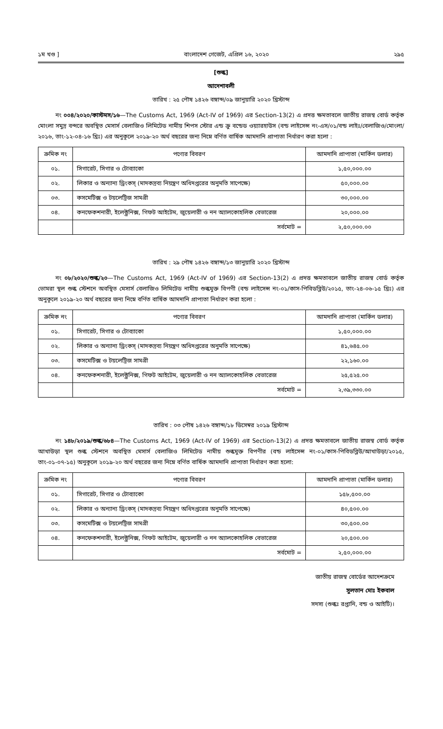১ম খণ্ড ] বাংলাদেশ গেজেট, এপ্রিল ১৬, ২০২০ ২৯৫
[শুল্ক]
আদেশাবলী
তারিখ : ২৫ পৌষ ১৪২৬ বঙ্গাব্দ/০৯ জানুয়ারি ২০২০ খ্রিস্টাব্দ
নং ০০৪/২০২০/কাস্টমস/১৬—The Customs Act, 1969 (Act-IV of 1969) এর Section-13(2) এ প্রদত্ত ক্ষমতাবলে জাতীয় রাজস্ব বোর্ড কর্তৃক মোংলা সমুদ্র বন্দরে অবস্থিত মেসার্স বেলাজিও লিমিটেড নামীয় শিপস স্টোর এন্ড ক্রু বন্ডেড ওয়্যারহাউস (বন্ড লাইসেন্স নং-এস/০১/বন্ড লাইঃ/বেলাজিও/মোংলা/২০১৬, তাং-১২-০৪-১৬ খ্রিঃ) এর অনুকূলে ২০১৯-২০ অর্থ বছরের জন্য নিম্নে বর্ণিত বার্ষিক আমদানি প্রাপ্যতা নির্ধারণ করা হলো :
| ক্রমিক নং | পণ্যের বিবরণ | আমদানি প্রাপ্যতা (মার্কিন ডলার) |
| --- | --- | --- |
| ০১. | সিগারেট, সিগার ও টোব্যাকো | ১,৫০,০০০.০০ |
| ০২. | লিকার ও অন্যান্য ড্রিংকস্ (মাদকদ্রব্য নিয়ন্ত্রণ অধিদপ্তরের অনুমতি সাপেক্ষে) | ৫০,০০০.০০ |
| ০৩. | কসমেটিক্স ও টয়লেট্রিজ সামগ্রী | ৩০,০০০.০০ |
| ০৪. | কনফেকশনারী, ইলেক্ট্রনিক্স, গিফট আইটেম, জুয়েলারী ও নন অ্যালকোহলিক বেভারেজ | ২০,০০০.০০ |
| | সর্বমোট = | ২,৫০,০০০.০০ |
তারিখ : ২৯ পৌষ ১৪২৬ বঙ্গাব্দ/১৩ জানুয়ারি ২০২০ খ্রিস্টাব্দ
নং ০৮/২০২০/শুল্ক/২০—The Customs Act, 1969 (Act-IV of 1969) এর Section-13(2) এ প্রদত্ত ক্ষমতাবলে জাতীয় রাজস্ব বোর্ড কর্তৃক ভোমরা স্থল শুল্ক স্টেশনে অবস্থিত মেসার্স বেলাজিও লিমিটেড নামীয় শুল্কমুক্ত বিপণী (বন্ড লাইসেন্স নং-০১/কাস-পিবিডব্লিউ/২০১৫, তাং-২৪-০৬-১৫ খ্রিঃ) এর অনুকূলে ২০১৯-২০ অর্থ বছরের জন্য নিম্নে বর্ণিত বার্ষিক আমদানি প্রাপ্যতা নির্ধারণ করা হলো :
| ক্রমিক নং | পণ্যের বিবরণ | আমদানি প্রাপ্যতা (মার্কিন ডলার) |
| --- | --- | --- |
| ০১. | সিগারেট, সিগার ও টোব্যাকো | ১,৫০,০০০.০০ |
| ০২. | লিকার ও অন্যান্য ড্রিংকস্ (মাদকদ্রব্য নিয়ন্ত্রণ অধিদপ্তরের অনুমতি সাপেক্ষে) | ৪১,৬৪৫.০০ |
| ০৩. | কসমেটিক্স ও টয়লেট্রিজ সামগ্রী | ২২,১৬০.০০ |
| ০৪. | কনফেকশনারী, ইলেক্ট্রনিক্স, গিফট আইটেম, জুয়েলারী ও নন অ্যালকোহলিক বেভারেজ | ২৫,৫২৫.০০ |
| | সর্বমোট = | ২,৩৯,৩৩০.০০ |
তারিখ : ০৩ পৌষ ১৪২৬ বঙ্গাব্দ/১৮ ডিসেম্বর ২০১৯ খ্রিস্টাব্দ
নং ১৪৮/২০১৯/শুল্ক/৬৮৪—The Customs Act, 1969 (Act-IV of 1969) এর Section-13(2) এ প্রদত্ত ক্ষমতাবলে জাতীয় রাজস্ব বোর্ড কর্তৃক আখাউড়া স্থল শুল্ক স্টেশনে অবস্থিত মেসার্স বেলাজিও লিমিটেড নামীয় শুল্কমুক্ত বিপণীর (বন্ড লাইসেন্স নং-০১/কাস-পিবিডব্লিউ/আখাউড়া/২০১৫, তাং-০১-০৭-১৫) অনুকূলে ২০১৯-২০ অর্থ বছরের জন্য নিম্নে বর্ণিত বার্ষিক আমদানি প্রাপ্যতা নির্ধারণ করা হলো:
| ক্রমিক নং | পণ্যের বিবরণ | আমদানি প্রাপ্যতা (মার্কিন ডলার) |
| --- | --- | --- |
| ০১. | সিগারেট, সিগার ও টোব্যাকো | ১৫৮,৫০০.০০ |
| ০২. | লিকার ও অন্যান্য ড্রিংকস্ (মাদকদ্রব্য নিয়ন্ত্রণ অধিদপ্তরের অনুমতি সাপেক্ষে) | ৪০,৫০০.০০ |
| ০৩. | কসমেটিক্স ও টয়লেট্রিজ সামগ্রী | ৩০,৫০০.০০ |
| ০৪. | কনফেকশনারী, ইলেক্ট্রনিক্স, গিফট আইটেম, জুয়েলারী ও নন অ্যালকোহলিক বেভারেজ | ২০,৫০০.০০ |
| | সর্বমোট = | ২,৫০,০০০.০০ |
জাতীয় রাজস্ব বোর্ডের আদেশক্রমে
সুলতান মোঃ ইকবাল
সদস্য (শুল্কঃ রপ্তানি, বন্ড ও আইটি)।